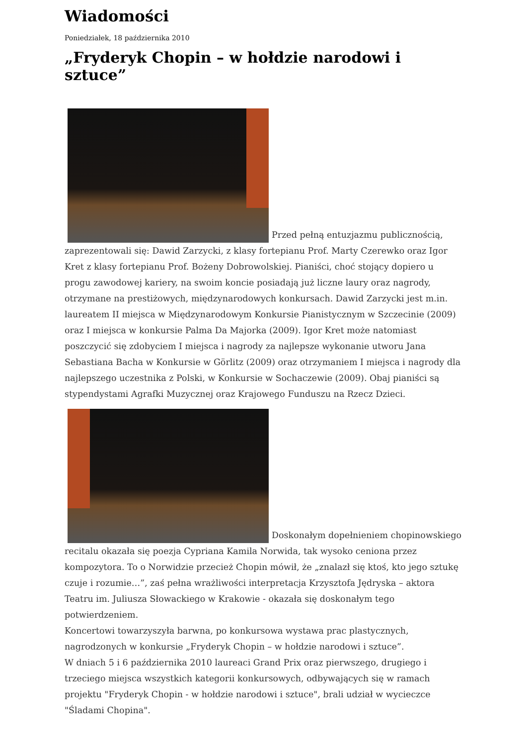Wiadomości
Poniedziałek, 18 października 2010
„Fryderyk Chopin – w hołdzie narodowi i sztuce”
Przed pełną entuzjazmu publicznością, zaprezentowali się: Dawid Zarzycki, z klasy fortepianu Prof. Marty Czerewko oraz Igor Kret z klasy fortepianu Prof. Bożeny Dobrowolskiej. Pianiści, choć stojący dopiero u progu zawodowej kariery, na swoim koncie posiadają już liczne laury oraz nagrody, otrzymane na prestiżowych, międzynarodowych konkursach. Dawid Zarzycki jest m.in. laureatem II miejsca w Międzynarodowym Konkursie Pianistycznym w Szczecinie (2009) oraz I miejsca w konkursie Palma Da Majorka (2009). Igor Kret może natomiast poszczycić się zdobyciem I miejsca i nagrody za najlepsze wykonanie utworu Jana Sebastiana Bacha w Konkursie w Görlitz (2009) oraz otrzymaniem I miejsca i nagrody dla najlepszego uczestnika z Polski, w Konkursie w Sochaczewie (2009). Obaj pianiści są stypendystami Agrafki Muzycznej oraz Krajowego Funduszu na Rzecz Dzieci.
Doskonałym dopełnieniem chopinowskiego recitalu okazała się poezja Cypriana Kamila Norwida, tak wysoko ceniona przez kompozytora. To o Norwidzie przecież Chopin mówił, że „znalazł się ktoś, kto jego sztukę czuje i rozumie…”, zaś pełna wrażliwości interpretacja Krzysztofa Jędryska – aktora Teatru im. Juliusza Słowackiego w Krakowie - okazała się doskonałym tego potwierdzeniem.
Koncertowi towarzyszyła barwna, po konkursowa wystawa prac plastycznych, nagrodzonych w konkursie „Fryderyk Chopin – w hołdzie narodowi i sztuce”.
W dniach 5 i 6 października 2010 laureaci Grand Prix oraz pierwszego, drugiego i trzeciego miejsca wszystkich kategorii konkursowych, odbywających się w ramach projektu "Fryderyk Chopin - w hołdzie narodowi i sztuce", brali udział w wycieczce "Śladami Chopina".